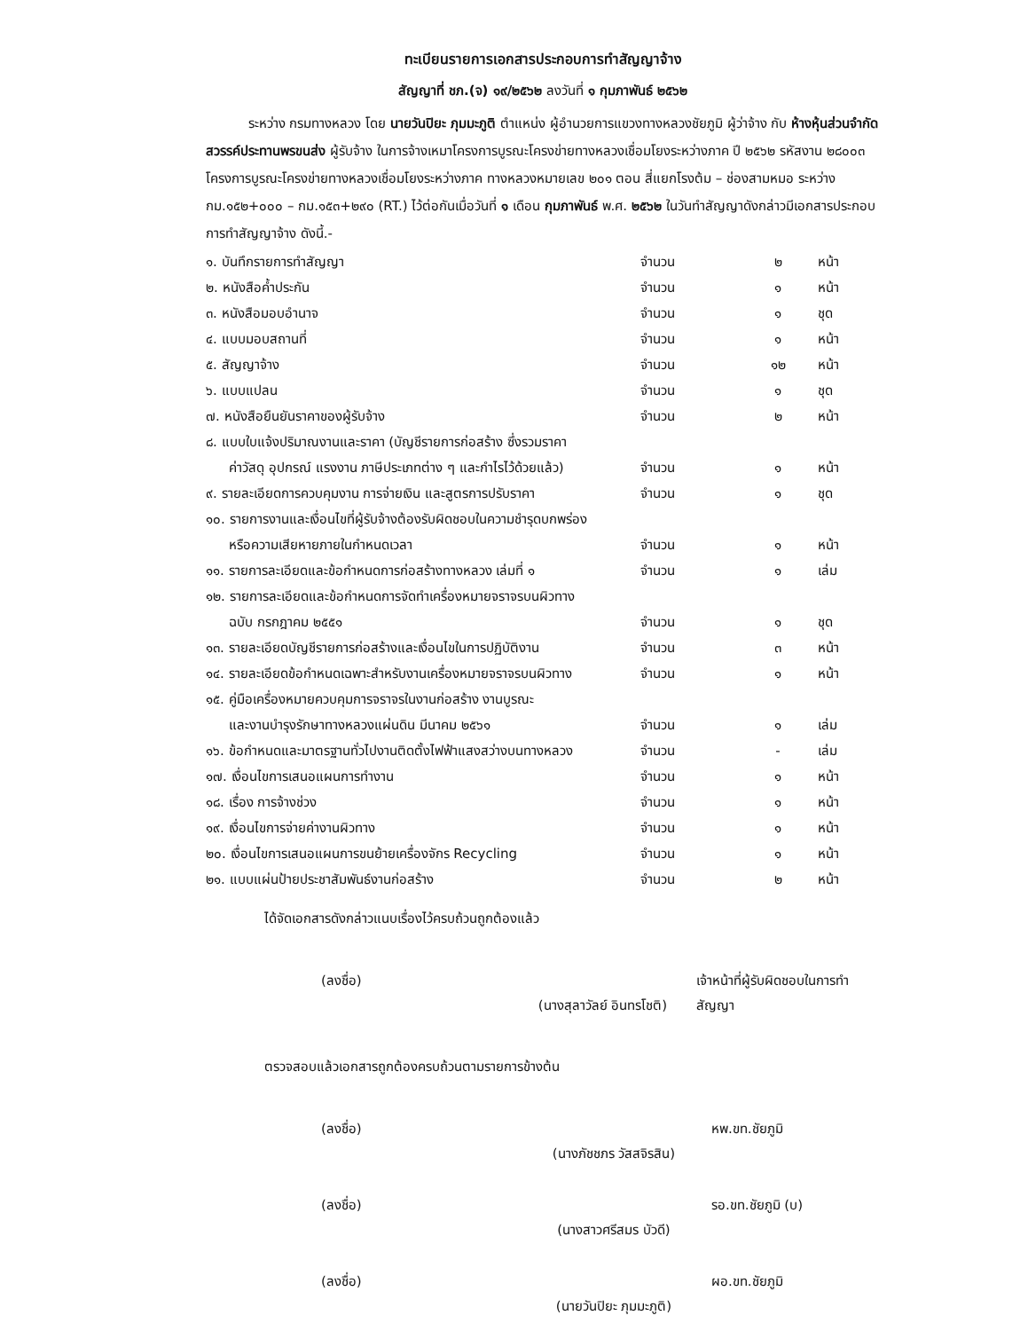ทะเบียนรายการเอกสารประกอบการทำสัญญาจ้าง
สัญญาที่ ชภ.(จ) ๑๙/๒๕๖๒ ลงวันที่ ๑ กุมภาพันธ์ ๒๕๖๒
ระหว่าง กรมทางหลวง โดย นายวันปิยะ ภุมมะภูติ ตำแหน่ง ผู้อำนวยการแขวงทางหลวงชัยภูมิ ผู้ว่าจ้าง กับ ห้างหุ้นส่วนจำกัด สวรรค์ประทานพรขนส่ง ผู้รับจ้าง ในการจ้างเหมาโครงการบูรณะโครงข่ายทางหลวงเชื่อมโยงระหว่างภาค ปี ๒๕๖๒ รหัสงาน ๒๘๐๐๓ โครงการบูรณะโครงข่ายทางหลวงเชื่อมโยงระหว่างภาค ทางหลวงหมายเลข ๒๐๑ ตอน สี่แยกโรงต้ม – ช่องสามหมอ ระหว่าง กม.๑๕๒+๐๐๐ – กม.๑๕๓+๒๙๐ (RT.) ไว้ต่อกันเมื่อวันที่ ๑ เดือน กุมภาพันธ์ พ.ศ. ๒๕๖๒ ในวันทำสัญญาดังกล่าวมีเอกสารประกอบการทำสัญญาจ้าง ดังนี้.-
| ๑. บันทึกรายการทำสัญญา | จำนวน | ๒ | หน้า |
| ๒. หนังสือค้ำประกัน | จำนวน | ๑ | หน้า |
| ๓. หนังสือมอบอำนาจ | จำนวน | ๑ | ชุด |
| ๔. แบบมอบสถานที่ | จำนวน | ๑ | หน้า |
| ๕. สัญญาจ้าง | จำนวน | ๑๒ | หน้า |
| ๖. แบบแปลน | จำนวน | ๑ | ชุด |
| ๗. หนังสือยืนยันราคาของผู้รับจ้าง | จำนวน | ๒ | หน้า |
| ๘. แบบใบแจ้งปริมาณงานและราคา (บัญชีรายการก่อสร้าง ซึ่งรวมราคา ค่าวัสดุ อุปกรณ์ แรงงาน ภาษีประเภทต่าง ๆ และกำไรไว้ด้วยแล้ว) | จำนวน | ๑ | หน้า |
| ๙. รายละเอียดการควบคุมงาน การจ่ายเงิน และสูตรการปรับราคา | จำนวน | ๑ | ชุด |
| ๑๐. รายการงานและเงื่อนไขที่ผู้รับจ้างต้องรับผิดชอบในความชำรุดบกพร่อง หรือความเสียหายภายในกำหนดเวลา | จำนวน | ๑ | หน้า |
| ๑๑. รายการละเอียดและข้อกำหนดการก่อสร้างทางหลวง เล่มที่ ๑ | จำนวน | ๑ | เล่ม |
| ๑๒. รายการละเอียดและข้อกำหนดการจัดทำเครื่องหมายจราจรบนผิวทาง ฉบับ กรกฎาคม ๒๕๕๑ | จำนวน | ๑ | ชุด |
| ๑๓. รายละเอียดบัญชีรายการก่อสร้างและเงื่อนไขในการปฏิบัติงาน | จำนวน | ๓ | หน้า |
| ๑๔. รายละเอียดข้อกำหนดเฉพาะสำหรับงานเครื่องหมายจราจรบนผิวทาง | จำนวน | ๑ | หน้า |
| ๑๕. คู่มือเครื่องหมายควบคุมการจราจรในงานก่อสร้าง งานบูรณะ และงานบำรุงรักษาทางหลวงแผ่นดิน มีนาคม ๒๕๖๑ | จำนวน | ๑ | เล่ม |
| ๑๖. ข้อกำหนดและมาตรฐานทั่วไปงานติดตั้งไฟฟ้าแสงสว่างบนทางหลวง | จำนวน | - | เล่ม |
| ๑๗. เงื่อนไขการเสนอแผนการทำงาน | จำนวน | ๑ | หน้า |
| ๑๘. เรื่อง การจ้างช่วง | จำนวน | ๑ | หน้า |
| ๑๙. เงื่อนไขการจ่ายค่างานผิวทาง | จำนวน | ๑ | หน้า |
| ๒๐. เงื่อนไขการเสนอแผนการขนย้ายเครื่องจักร Recycling | จำนวน | ๑ | หน้า |
| ๒๑. แบบแผ่นป้ายประชาสัมพันธ์งานก่อสร้าง | จำนวน | ๒ | หน้า |
ได้จัดเอกสารดังกล่าวแนบเรื่องไว้ครบถ้วนถูกต้องแล้ว
(ลงชื่อ)
(นางสุลาวัลย์ อินทรโชติ) เจ้าหน้าที่ผู้รับผิดชอบในการทำสัญญา
ตรวจสอบแล้วเอกสารถูกต้องครบถ้วนตามรายการข้างต้น
(ลงชื่อ)
(นางภัชชภร วัสสจิรสิน) หพ.ขท.ชัยภูมิ
(ลงชื่อ)
(นางสาวศรีสมร บัวดี) รอ.ขท.ชัยภูมิ (บ)
(ลงชื่อ)
(นายวันปิยะ ภุมมะภูติ) ผอ.ขท.ชัยภูมิ